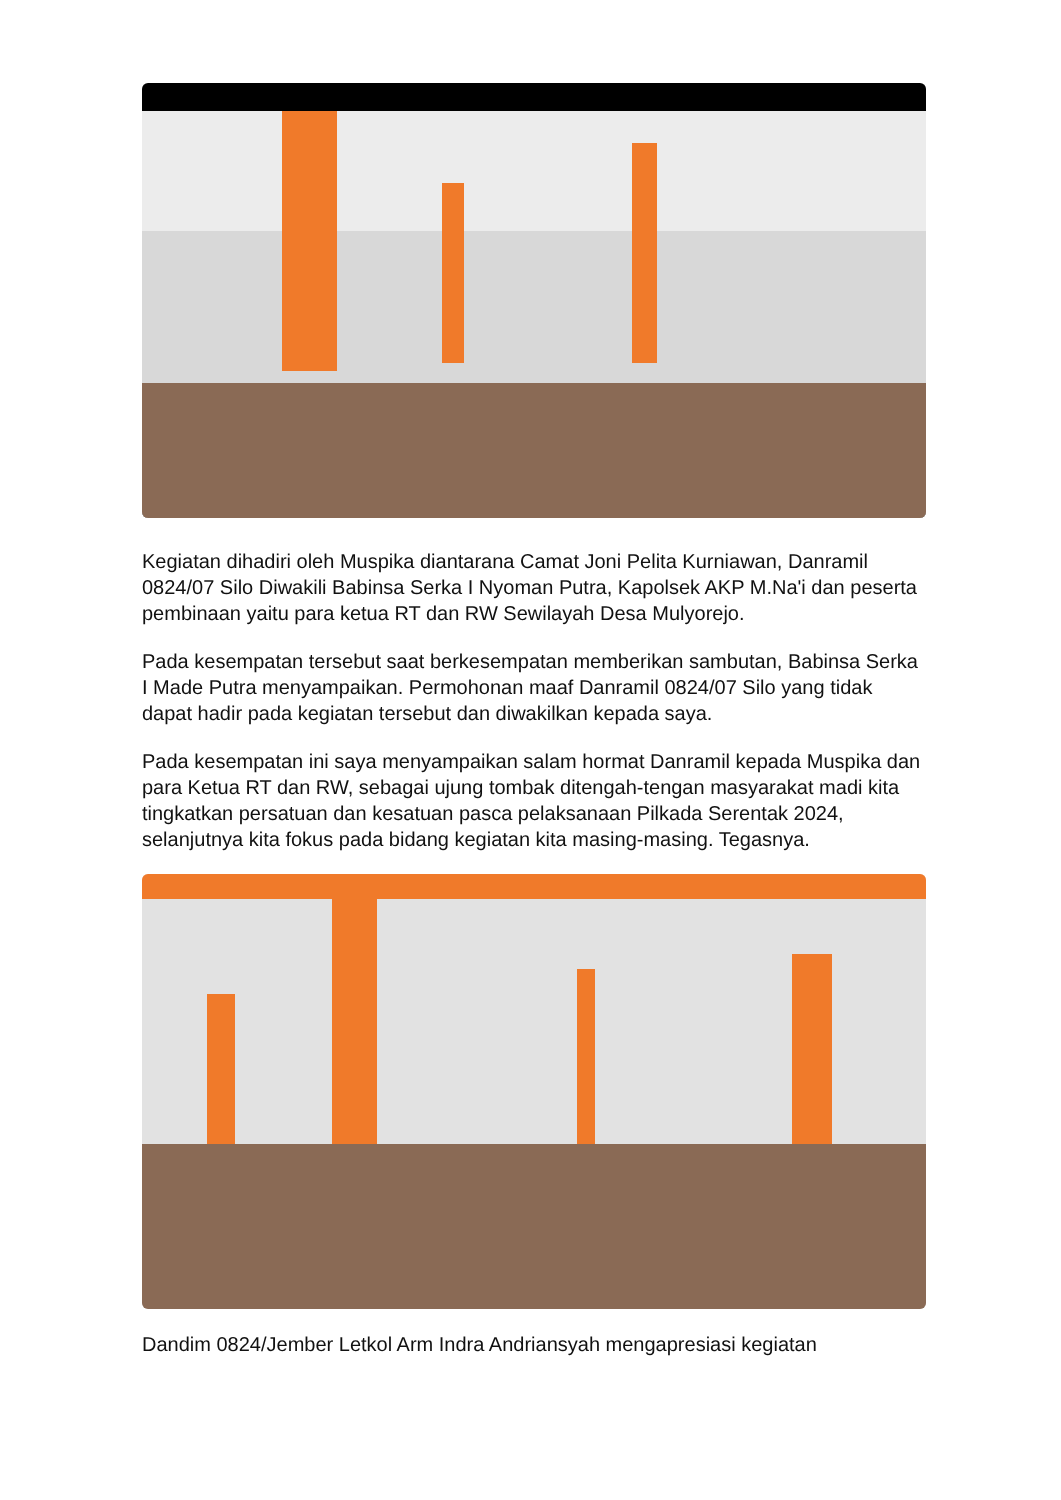Kegiatan dihadiri oleh Muspika diantarana Camat Joni Pelita Kurniawan, Danramil 0824/07 Silo Diwakili Babinsa Serka I Nyoman Putra, Kapolsek AKP M.Na'i dan peserta pembinaan yaitu para ketua RT dan RW Sewilayah Desa Mulyorejo.
Pada kesempatan tersebut saat berkesempatan memberikan sambutan, Babinsa Serka I Made Putra menyampaikan. Permohonan maaf Danramil 0824/07 Silo yang tidak dapat hadir pada kegiatan tersebut dan diwakilkan kepada saya.
Pada kesempatan ini saya menyampaikan salam hormat Danramil kepada Muspika dan para Ketua RT dan RW, sebagai ujung tombak ditengah-tengan masyarakat madi kita tingkatkan persatuan dan kesatuan pasca pelaksanaan Pilkada Serentak 2024, selanjutnya kita fokus pada bidang kegiatan kita masing-masing. Tegasnya.
Dandim 0824/Jember Letkol Arm Indra Andriansyah mengapresiasi kegiatan